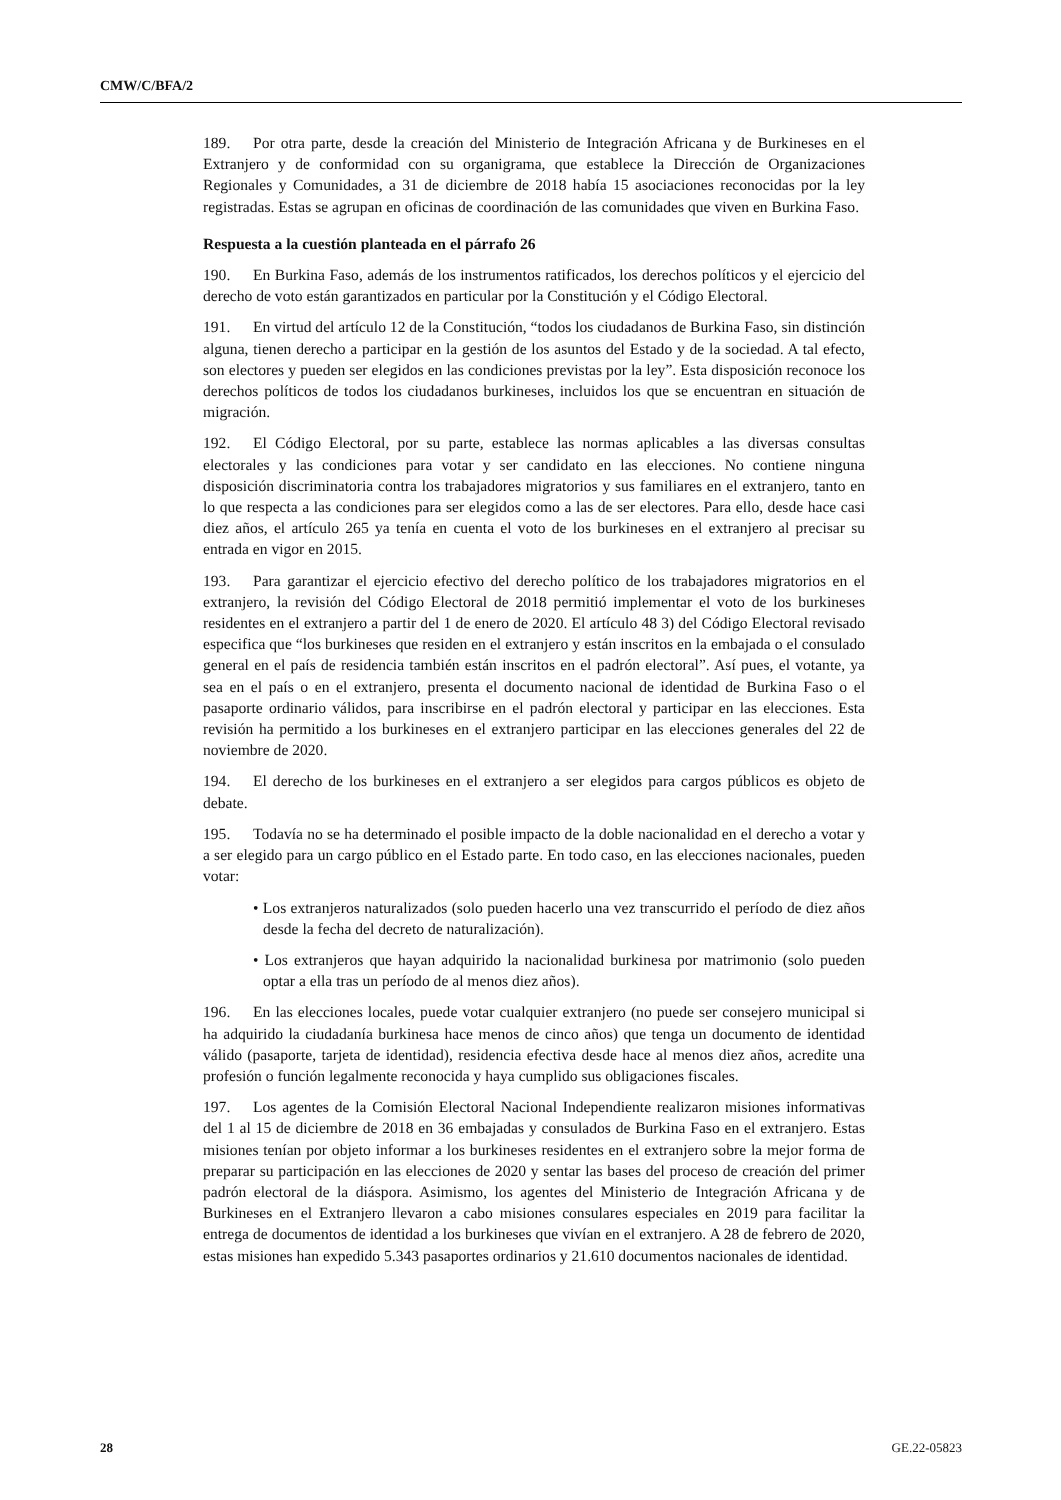CMW/C/BFA/2
189. Por otra parte, desde la creación del Ministerio de Integración Africana y de Burkineses en el Extranjero y de conformidad con su organigrama, que establece la Dirección de Organizaciones Regionales y Comunidades, a 31 de diciembre de 2018 había 15 asociaciones reconocidas por la ley registradas. Estas se agrupan en oficinas de coordinación de las comunidades que viven en Burkina Faso.
Respuesta a la cuestión planteada en el párrafo 26
190. En Burkina Faso, además de los instrumentos ratificados, los derechos políticos y el ejercicio del derecho de voto están garantizados en particular por la Constitución y el Código Electoral.
191. En virtud del artículo 12 de la Constitución, “todos los ciudadanos de Burkina Faso, sin distinción alguna, tienen derecho a participar en la gestión de los asuntos del Estado y de la sociedad. A tal efecto, son electores y pueden ser elegidos en las condiciones previstas por la ley”. Esta disposición reconoce los derechos políticos de todos los ciudadanos burkineses, incluidos los que se encuentran en situación de migración.
192. El Código Electoral, por su parte, establece las normas aplicables a las diversas consultas electorales y las condiciones para votar y ser candidato en las elecciones. No contiene ninguna disposición discriminatoria contra los trabajadores migratorios y sus familiares en el extranjero, tanto en lo que respecta a las condiciones para ser elegidos como a las de ser electores. Para ello, desde hace casi diez años, el artículo 265 ya tenía en cuenta el voto de los burkineses en el extranjero al precisar su entrada en vigor en 2015.
193. Para garantizar el ejercicio efectivo del derecho político de los trabajadores migratorios en el extranjero, la revisión del Código Electoral de 2018 permitió implementar el voto de los burkineses residentes en el extranjero a partir del 1 de enero de 2020. El artículo 48 3) del Código Electoral revisado especifica que “los burkineses que residen en el extranjero y están inscritos en la embajada o el consulado general en el país de residencia también están inscritos en el padrón electoral”. Así pues, el votante, ya sea en el país o en el extranjero, presenta el documento nacional de identidad de Burkina Faso o el pasaporte ordinario válidos, para inscribirse en el padrón electoral y participar en las elecciones. Esta revisión ha permitido a los burkineses en el extranjero participar en las elecciones generales del 22 de noviembre de 2020.
194. El derecho de los burkineses en el extranjero a ser elegidos para cargos públicos es objeto de debate.
195. Todavía no se ha determinado el posible impacto de la doble nacionalidad en el derecho a votar y a ser elegido para un cargo público en el Estado parte. En todo caso, en las elecciones nacionales, pueden votar:
• Los extranjeros naturalizados (solo pueden hacerlo una vez transcurrido el período de diez años desde la fecha del decreto de naturalización).
• Los extranjeros que hayan adquirido la nacionalidad burkinesa por matrimonio (solo pueden optar a ella tras un período de al menos diez años).
196. En las elecciones locales, puede votar cualquier extranjero (no puede ser consejero municipal si ha adquirido la ciudadanía burkinesa hace menos de cinco años) que tenga un documento de identidad válido (pasaporte, tarjeta de identidad), residencia efectiva desde hace al menos diez años, acredite una profesión o función legalmente reconocida y haya cumplido sus obligaciones fiscales.
197. Los agentes de la Comisión Electoral Nacional Independiente realizaron misiones informativas del 1 al 15 de diciembre de 2018 en 36 embajadas y consulados de Burkina Faso en el extranjero. Estas misiones tenían por objeto informar a los burkineses residentes en el extranjero sobre la mejor forma de preparar su participación en las elecciones de 2020 y sentar las bases del proceso de creación del primer padrón electoral de la diáspora. Asimismo, los agentes del Ministerio de Integración Africana y de Burkineses en el Extranjero llevaron a cabo misiones consulares especiales en 2019 para facilitar la entrega de documentos de identidad a los burkineses que vivían en el extranjero. A 28 de febrero de 2020, estas misiones han expedido 5.343 pasaportes ordinarios y 21.610 documentos nacionales de identidad.
28 GE.22-05823